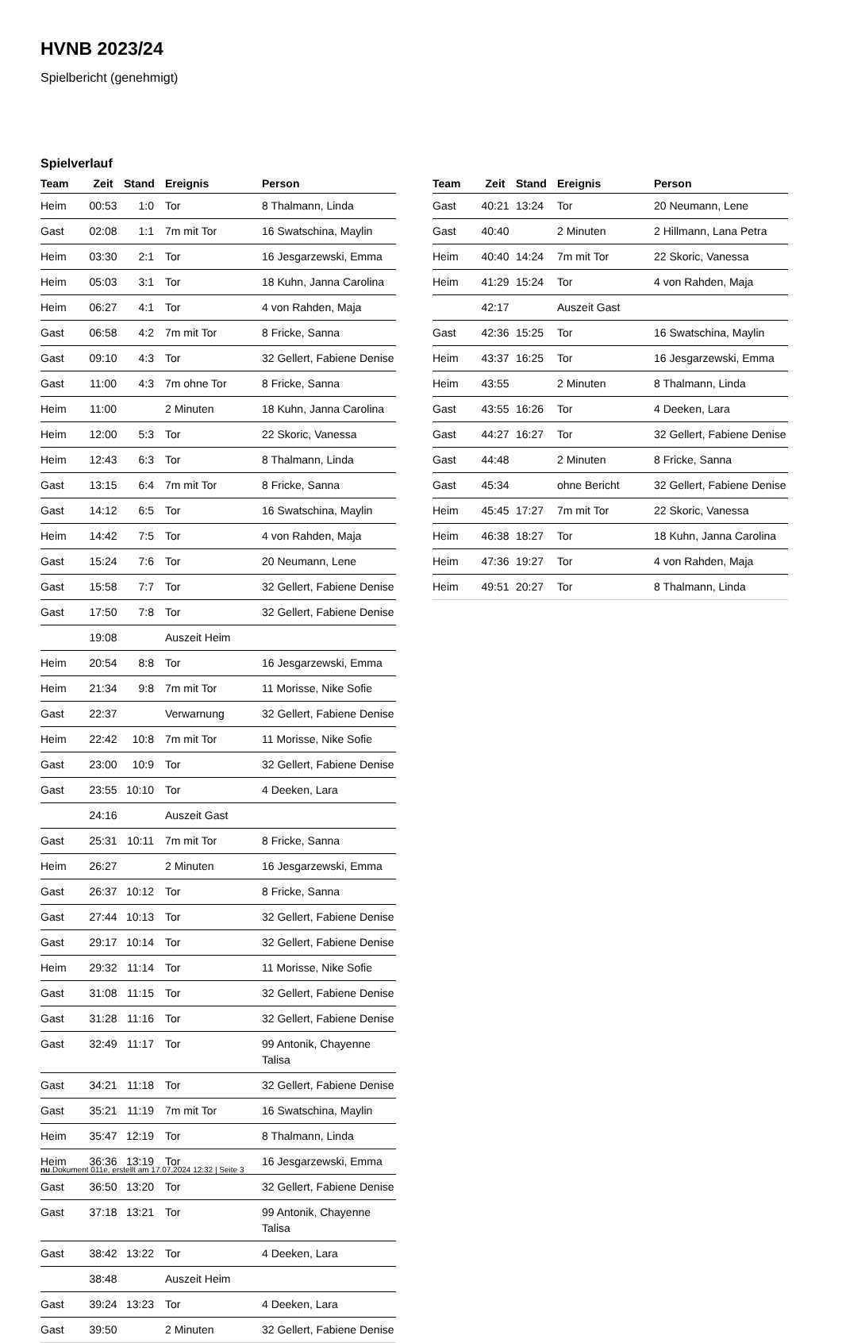HVNB 2023/24
Spielbericht (genehmigt)
Spielverlauf
| Team | Zeit | Stand | Ereignis | Person |
| --- | --- | --- | --- | --- |
| Heim | 00:53 | 1:0 | Tor | 8 Thalmann, Linda |
| Gast | 02:08 | 1:1 | 7m mit Tor | 16 Swatschina, Maylin |
| Heim | 03:30 | 2:1 | Tor | 16 Jesgarzewski, Emma |
| Heim | 05:03 | 3:1 | Tor | 18 Kuhn, Janna Carolina |
| Heim | 06:27 | 4:1 | Tor | 4 von Rahden, Maja |
| Gast | 06:58 | 4:2 | 7m mit Tor | 8 Fricke, Sanna |
| Gast | 09:10 | 4:3 | Tor | 32 Gellert, Fabiene Denise |
| Gast | 11:00 | 4:3 | 7m ohne Tor | 8 Fricke, Sanna |
| Heim | 11:00 | | 2 Minuten | 18 Kuhn, Janna Carolina |
| Heim | 12:00 | 5:3 | Tor | 22 Skoric, Vanessa |
| Heim | 12:43 | 6:3 | Tor | 8 Thalmann, Linda |
| Gast | 13:15 | 6:4 | 7m mit Tor | 8 Fricke, Sanna |
| Gast | 14:12 | 6:5 | Tor | 16 Swatschina, Maylin |
| Heim | 14:42 | 7:5 | Tor | 4 von Rahden, Maja |
| Gast | 15:24 | 7:6 | Tor | 20 Neumann, Lene |
| Gast | 15:58 | 7:7 | Tor | 32 Gellert, Fabiene Denise |
| Gast | 17:50 | 7:8 | Tor | 32 Gellert, Fabiene Denise |
| | 19:08 | | Auszeit Heim | |
| Heim | 20:54 | 8:8 | Tor | 16 Jesgarzewski, Emma |
| Heim | 21:34 | 9:8 | 7m mit Tor | 11 Morisse, Nike Sofie |
| Gast | 22:37 | | Verwarnung | 32 Gellert, Fabiene Denise |
| Heim | 22:42 | 10:8 | 7m mit Tor | 11 Morisse, Nike Sofie |
| Gast | 23:00 | 10:9 | Tor | 32 Gellert, Fabiene Denise |
| Gast | 23:55 | 10:10 | Tor | 4 Deeken, Lara |
| | 24:16 | | Auszeit Gast | |
| Gast | 25:31 | 10:11 | 7m mit Tor | 8 Fricke, Sanna |
| Heim | 26:27 | | 2 Minuten | 16 Jesgarzewski, Emma |
| Gast | 26:37 | 10:12 | Tor | 8 Fricke, Sanna |
| Gast | 27:44 | 10:13 | Tor | 32 Gellert, Fabiene Denise |
| Gast | 29:17 | 10:14 | Tor | 32 Gellert, Fabiene Denise |
| Heim | 29:32 | 11:14 | Tor | 11 Morisse, Nike Sofie |
| Gast | 31:08 | 11:15 | Tor | 32 Gellert, Fabiene Denise |
| Gast | 31:28 | 11:16 | Tor | 32 Gellert, Fabiene Denise |
| Gast | 32:49 | 11:17 | Tor | 99 Antonik, Chayenne Talisa |
| Gast | 34:21 | 11:18 | Tor | 32 Gellert, Fabiene Denise |
| Gast | 35:21 | 11:19 | 7m mit Tor | 16 Swatschina, Maylin |
| Heim | 35:47 | 12:19 | Tor | 8 Thalmann, Linda |
| Heim | 36:36 | 13:19 | Tor | 16 Jesgarzewski, Emma |
| Gast | 36:50 | 13:20 | Tor | 32 Gellert, Fabiene Denise |
| Gast | 37:18 | 13:21 | Tor | 99 Antonik, Chayenne Talisa |
| Gast | 38:42 | 13:22 | Tor | 4 Deeken, Lara |
| | 38:48 | | Auszeit Heim | |
| Gast | 39:24 | 13:23 | Tor | 4 Deeken, Lara |
| Gast | 39:50 | | 2 Minuten | 32 Gellert, Fabiene Denise |
| Team | Zeit | Stand | Ereignis | Person |
| --- | --- | --- | --- | --- |
| Gast | 40:21 | 13:24 | Tor | 20 Neumann, Lene |
| Gast | 40:40 | | 2 Minuten | 2 Hillmann, Lana Petra |
| Heim | 40:40 | 14:24 | 7m mit Tor | 22 Skoric, Vanessa |
| Heim | 41:29 | 15:24 | Tor | 4 von Rahden, Maja |
| | 42:17 | | Auszeit Gast | |
| Gast | 42:36 | 15:25 | Tor | 16 Swatschina, Maylin |
| Heim | 43:37 | 16:25 | Tor | 16 Jesgarzewski, Emma |
| Heim | 43:55 | | 2 Minuten | 8 Thalmann, Linda |
| Gast | 43:55 | 16:26 | Tor | 4 Deeken, Lara |
| Gast | 44:27 | 16:27 | Tor | 32 Gellert, Fabiene Denise |
| Gast | 44:48 | | 2 Minuten | 8 Fricke, Sanna |
| Gast | 45:34 | | ohne Bericht | 32 Gellert, Fabiene Denise |
| Heim | 45:45 | 17:27 | 7m mit Tor | 22 Skoric, Vanessa |
| Heim | 46:38 | 18:27 | Tor | 18 Kuhn, Janna Carolina |
| Heim | 47:36 | 19:27 | Tor | 4 von Rahden, Maja |
| Heim | 49:51 | 20:27 | Tor | 8 Thalmann, Linda |
nu.Dokument 011e, erstellt am 17.07.2024 12:32 | Seite 3